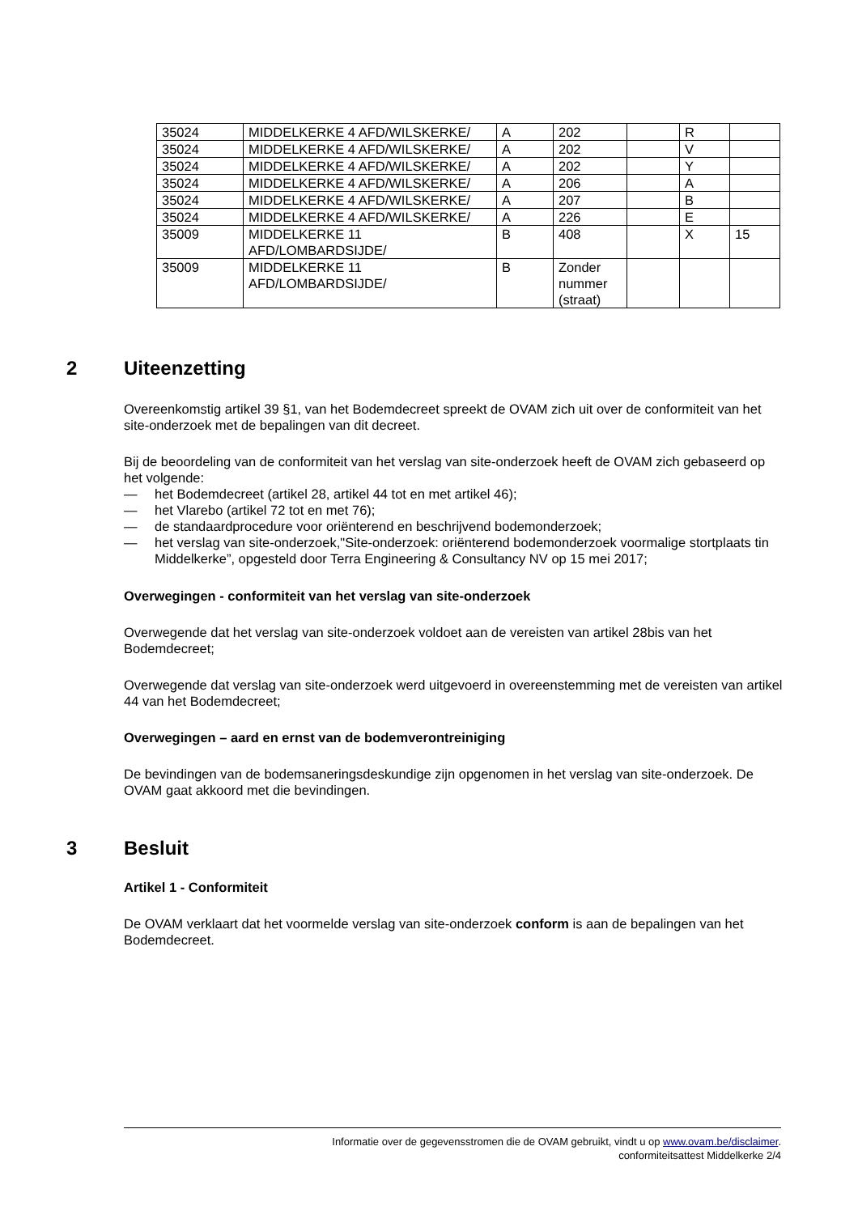| 35024 | MIDDELKERKE 4 AFD/WILSKERKE/ | A | 202 | | R | |
| 35024 | MIDDELKERKE 4 AFD/WILSKERKE/ | A | 202 | | V | |
| 35024 | MIDDELKERKE 4 AFD/WILSKERKE/ | A | 202 | | Y | |
| 35024 | MIDDELKERKE 4 AFD/WILSKERKE/ | A | 206 | | A | |
| 35024 | MIDDELKERKE 4 AFD/WILSKERKE/ | A | 207 | | B | |
| 35024 | MIDDELKERKE 4 AFD/WILSKERKE/ | A | 226 | | E | |
| 35009 | MIDDELKERKE 11 AFD/LOMBARDSIJDE/ | B | 408 | | X | 15 |
| 35009 | MIDDELKERKE 11 AFD/LOMBARDSIJDE/ | B | Zonder nummer (straat) | | | |
2 Uiteenzetting
Overeenkomstig artikel 39 §1, van het Bodemdecreet spreekt de OVAM zich uit over de conformiteit van het site-onderzoek met de bepalingen van dit decreet.
Bij de beoordeling van de conformiteit van het verslag van site-onderzoek heeft de OVAM zich gebaseerd op het volgende:
— het Bodemdecreet (artikel 28, artikel 44 tot en met artikel 46);
— het Vlarebo (artikel 72 tot en met 76);
— de standaardprocedure voor oriënterend en beschrijvend bodemonderzoek;
— het verslag van site-onderzoek,"Site-onderzoek: oriënterend bodemonderzoek voormalige stortplaats tin Middelkerke”, opgesteld door Terra Engineering & Consultancy NV op 15 mei 2017;
Overwegingen - conformiteit van het verslag van site-onderzoek
Overwegende dat het verslag van site-onderzoek voldoet aan de vereisten van artikel 28bis van het Bodemdecreet;
Overwegende dat verslag van site-onderzoek werd uitgevoerd in overeenstemming met de vereisten van artikel 44 van het Bodemdecreet;
Overwegingen – aard en ernst van de bodemverontreiniging
De bevindingen van de bodemsaneringsdeskundige zijn opgenomen in het verslag van site-onderzoek. De OVAM gaat akkoord met die bevindingen.
3 Besluit
Artikel 1 - Conformiteit
De OVAM verklaart dat het voormelde verslag van site-onderzoek conform is aan de bepalingen van het Bodemdecreet.
Informatie over de gegevensstromen die de OVAM gebruikt, vindt u op www.ovam.be/disclaimer.
conformiteitsattest Middelkerke 2/4